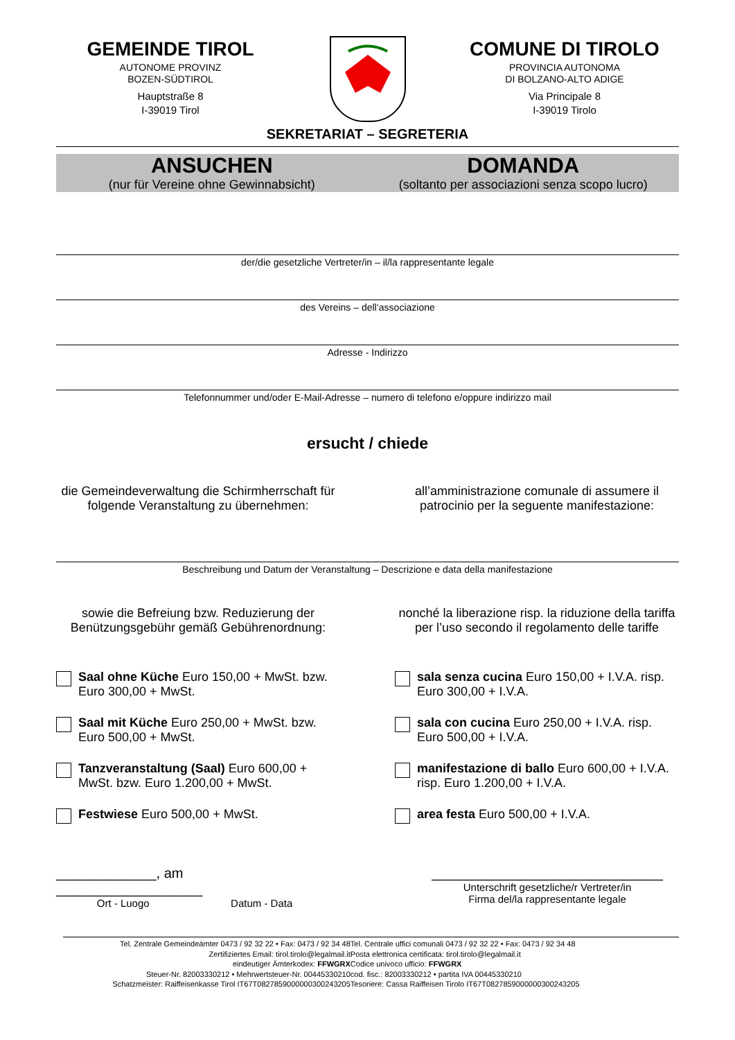GEMEINDE TIROL
AUTONOME PROVINZ
BOZEN-SÜDTIROL
Hauptstraße 8
I-39019 Tirol
COMUNE DI TIROLO
PROVINCIA AUTONOMA
DI BOLZANO-ALTO ADIGE
Via Principale 8
I-39019 Tirolo
SEKRETARIAT – SEGRETERIA
ANSUCHEN
(nur für Vereine ohne Gewinnabsicht)
DOMANDA
(soltanto per associazioni senza scopo lucro)
der/die gesetzliche Vertreter/in – il/la rappresentante legale
des Vereins – dell‘associazione
Adresse - Indirizzo
Telefonnummer und/oder E-Mail-Adresse – numero di telefono e/oppure indirizzo mail
ersucht / chiede
die Gemeindeverwaltung die Schirmherrschaft für folgende Veranstaltung zu übernehmen:
all’amministrazione comunale di assumere il patrocinio per la seguente manifestazione:
Beschreibung und Datum der Veranstaltung – Descrizione e data della manifestazione
sowie die Befreiung bzw. Reduzierung der Benützungsgebühr gemäß Gebührenordnung:
nonché la liberazione risp. la riduzione della tariffa per l’uso secondo il regolamento delle tariffe
Saal ohne Küche Euro 150,00 + MwSt. bzw. Euro 300,00 + MwSt.
sala senza cucina Euro 150,00 + I.V.A. risp. Euro 300,00 + I.V.A.
Saal mit Küche Euro 250,00 + MwSt. bzw. Euro 500,00 + MwSt.
sala con cucina Euro 250,00 + I.V.A. risp. Euro 500,00 + I.V.A.
Tanzveranstaltung (Saal) Euro 600,00 + MwSt. bzw. Euro 1.200,00 + MwSt.
manifestazione di ballo Euro 600,00 + I.V.A. risp. Euro 1.200,00 + I.V.A.
Festwiese Euro 500,00 + MwSt. area festa Euro 500,00 + I.V.A.
_____________, am ___________________
Ort - Luogo Datum - Data
______________________________
Unterschrift gesetzliche/r Vertreter/in
Firma del/la rappresentante legale
Tel. Zentrale Gemeindeämter 0473 / 92 32 22 • Fax: 0473 / 92 34 48
Zertifiziertes Email: tirol.tirolo@legalmail.it
eindeutiger Ämterkodex: FFWGRX
Steuer-Nr. 82003330212 • Mehrwertsteuer-Nr. 00445330210
Schatzmeister: Raiffeisenkasse Tirol IT67T0827859000000300243205
Tel. Centrale uffici comunali 0473 / 92 32 22 • Fax: 0473 / 92 34 48
Posta elettronica certificata: tirol.tirolo@legalmail.it
Codice univoco ufficio: FFWGRX
cod. fisc.: 82003330212 • partita IVA 00445330210
Tesoriere: Cassa Raiffeisen Tirolo IT67T0827859000000300243205